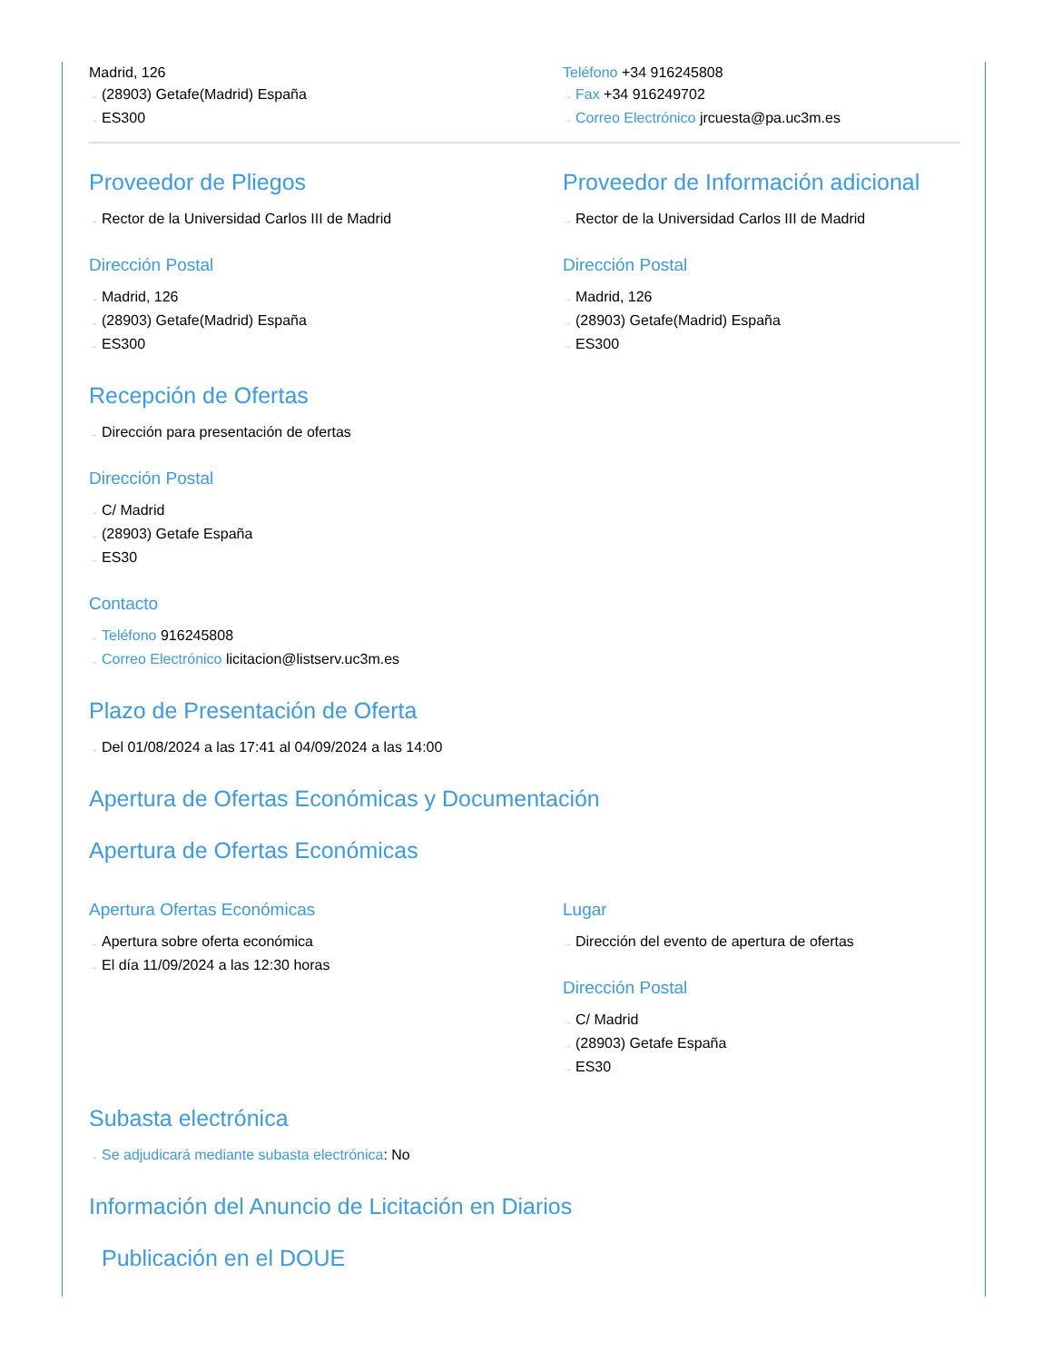Madrid, 126
→ (28903) Getafe(Madrid) España
→ ES300
Teléfono +34 916245808
→ Fax +34 916249702
→ Correo Electrónico jrcuesta@pa.uc3m.es
Proveedor de Pliegos
→ Rector de la Universidad Carlos III de Madrid
Dirección Postal
→ Madrid, 126
→ (28903) Getafe(Madrid) España
→ ES300
Proveedor de Información adicional
→ Rector de la Universidad Carlos III de Madrid
Dirección Postal
→ Madrid, 126
→ (28903) Getafe(Madrid) España
→ ES300
Recepción de Ofertas
→ Dirección para presentación de ofertas
Dirección Postal
→ C/ Madrid
→ (28903) Getafe España
→ ES30
Contacto
→ Teléfono 916245808
→ Correo Electrónico licitacion@listserv.uc3m.es
Plazo de Presentación de Oferta
→ Del 01/08/2024 a las 17:41 al 04/09/2024 a las 14:00
Apertura de Ofertas Económicas y Documentación
Apertura de Ofertas Económicas
Apertura Ofertas Económicas
→ Apertura sobre oferta económica
→ El día 11/09/2024 a las 12:30 horas
Lugar
→ Dirección del evento de apertura de ofertas
Dirección Postal
→ C/ Madrid
→ (28903) Getafe España
→ ES30
Subasta electrónica
→ Se adjudicará mediante subasta electrónica: No
Información del Anuncio de Licitación en Diarios
Publicación en el DOUE